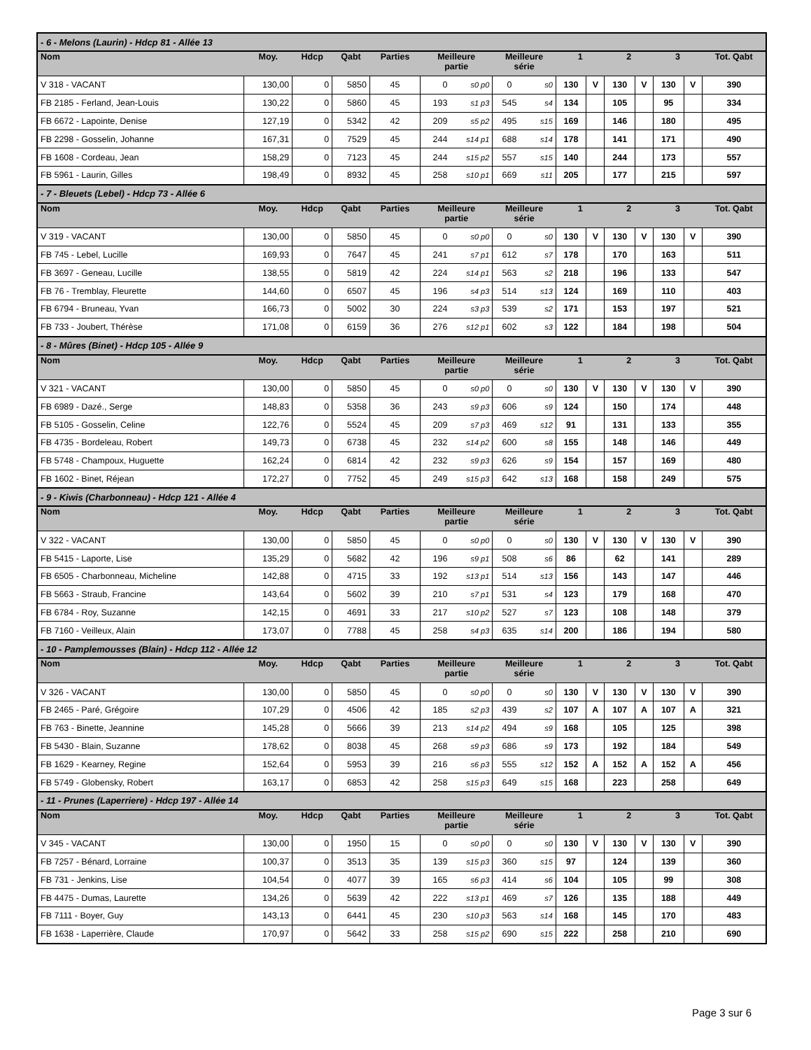| - 6 - Melons (Laurin) - Hdcp 81 - Allée 13 | | | | | | | | | | | | | | | |
| Nom | Moy. | Hdcp | Qabt | Parties | Meilleure partie | | Meilleure série | | 1 | | 2 | | 3 | | Tot. Qabt |
| V 318 - VACANT | 130,00 | 0 | 5850 | 45 | 0 | s0 p0 | 0 | s0 | 130 | V | 130 | V | 130 | V | 390 |
| FB 2185 - Ferland, Jean-Louis | 130,22 | 0 | 5860 | 45 | 193 | s1 p3 | 545 | s4 | 134 | | 105 | | 95 | | 334 |
| FB 6672 - Lapointe, Denise | 127,19 | 0 | 5342 | 42 | 209 | s5 p2 | 495 | s15 | 169 | | 146 | | 180 | | 495 |
| FB 2298 - Gosselin, Johanne | 167,31 | 0 | 7529 | 45 | 244 | s14 p1 | 688 | s14 | 178 | | 141 | | 171 | | 490 |
| FB 1608 - Cordeau, Jean | 158,29 | 0 | 7123 | 45 | 244 | s15 p2 | 557 | s15 | 140 | | 244 | | 173 | | 557 |
| FB 5961 - Laurin, Gilles | 198,49 | 0 | 8932 | 45 | 258 | s10 p1 | 669 | s11 | 205 | | 177 | | 215 | | 597 |
| - 7 - Bleuets (Lebel) - Hdcp 73 - Allée 6 | | | | | | | | | | | | | | | |
| Nom | Moy. | Hdcp | Qabt | Parties | Meilleure partie | | Meilleure série | | 1 | | 2 | | 3 | | Tot. Qabt |
| V 319 - VACANT | 130,00 | 0 | 5850 | 45 | 0 | s0 p0 | 0 | s0 | 130 | V | 130 | V | 130 | V | 390 |
| FB 745 - Lebel, Lucille | 169,93 | 0 | 7647 | 45 | 241 | s7 p1 | 612 | s7 | 178 | | 170 | | 163 | | 511 |
| FB 3697 - Geneau, Lucille | 138,55 | 0 | 5819 | 42 | 224 | s14 p1 | 563 | s2 | 218 | | 196 | | 133 | | 547 |
| FB 76 - Tremblay, Fleurette | 144,60 | 0 | 6507 | 45 | 196 | s4 p3 | 514 | s13 | 124 | | 169 | | 110 | | 403 |
| FB 6794 - Bruneau, Yvan | 166,73 | 0 | 5002 | 30 | 224 | s3 p3 | 539 | s2 | 171 | | 153 | | 197 | | 521 |
| FB 733 - Joubert, Thérèse | 171,08 | 0 | 6159 | 36 | 276 | s12 p1 | 602 | s3 | 122 | | 184 | | 198 | | 504 |
| - 8 - Mûres (Binet) - Hdcp 105 - Allée 9 | | | | | | | | | | | | | | | |
| Nom | Moy. | Hdcp | Qabt | Parties | Meilleure partie | | Meilleure série | | 1 | | 2 | | 3 | | Tot. Qabt |
| V 321 - VACANT | 130,00 | 0 | 5850 | 45 | 0 | s0 p0 | 0 | s0 | 130 | V | 130 | V | 130 | V | 390 |
| FB 6989 - Dazé., Serge | 148,83 | 0 | 5358 | 36 | 243 | s9 p3 | 606 | s9 | 124 | | 150 | | 174 | | 448 |
| FB 5105 - Gosselin, Celine | 122,76 | 0 | 5524 | 45 | 209 | s7 p3 | 469 | s12 | 91 | | 131 | | 133 | | 355 |
| FB 4735 - Bordeleau, Robert | 149,73 | 0 | 6738 | 45 | 232 | s14 p2 | 600 | s8 | 155 | | 148 | | 146 | | 449 |
| FB 5748 - Champoux, Huguette | 162,24 | 0 | 6814 | 42 | 232 | s9 p3 | 626 | s9 | 154 | | 157 | | 169 | | 480 |
| FB 1602 - Binet, Réjean | 172,27 | 0 | 7752 | 45 | 249 | s15 p3 | 642 | s13 | 168 | | 158 | | 249 | | 575 |
| - 9 - Kiwis (Charbonneau) - Hdcp 121 - Allée 4 | | | | | | | | | | | | | | | |
| Nom | Moy. | Hdcp | Qabt | Parties | Meilleure partie | | Meilleure série | | 1 | | 2 | | 3 | | Tot. Qabt |
| V 322 - VACANT | 130,00 | 0 | 5850 | 45 | 0 | s0 p0 | 0 | s0 | 130 | V | 130 | V | 130 | V | 390 |
| FB 5415 - Laporte, Lise | 135,29 | 0 | 5682 | 42 | 196 | s9 p1 | 508 | s6 | 86 | | 62 | | 141 | | 289 |
| FB 6505 - Charbonneau, Micheline | 142,88 | 0 | 4715 | 33 | 192 | s13 p1 | 514 | s13 | 156 | | 143 | | 147 | | 446 |
| FB 5663 - Straub, Francine | 143,64 | 0 | 5602 | 39 | 210 | s7 p1 | 531 | s4 | 123 | | 179 | | 168 | | 470 |
| FB 6784 - Roy, Suzanne | 142,15 | 0 | 4691 | 33 | 217 | s10 p2 | 527 | s7 | 123 | | 108 | | 148 | | 379 |
| FB 7160 - Veilleux, Alain | 173,07 | 0 | 7788 | 45 | 258 | s4 p3 | 635 | s14 | 200 | | 186 | | 194 | | 580 |
| - 10 - Pamplemousses (Blain) - Hdcp 112 - Allée 12 | | | | | | | | | | | | | | | |
| Nom | Moy. | Hdcp | Qabt | Parties | Meilleure partie | | Meilleure série | | 1 | | 2 | | 3 | | Tot. Qabt |
| V 326 - VACANT | 130,00 | 0 | 5850 | 45 | 0 | s0 p0 | 0 | s0 | 130 | V | 130 | V | 130 | V | 390 |
| FB 2465 - Paré, Grégoire | 107,29 | 0 | 4506 | 42 | 185 | s2 p3 | 439 | s2 | 107 | A | 107 | A | 107 | A | 321 |
| FB 763 - Binette, Jeannine | 145,28 | 0 | 5666 | 39 | 213 | s14 p2 | 494 | s9 | 168 | | 105 | | 125 | | 398 |
| FB 5430 - Blain, Suzanne | 178,62 | 0 | 8038 | 45 | 268 | s9 p3 | 686 | s9 | 173 | | 192 | | 184 | | 549 |
| FB 1629 - Kearney, Regine | 152,64 | 0 | 5953 | 39 | 216 | s6 p3 | 555 | s12 | 152 | A | 152 | A | 152 | A | 456 |
| FB 5749 - Globensky, Robert | 163,17 | 0 | 6853 | 42 | 258 | s15 p3 | 649 | s15 | 168 | | 223 | | 258 | | 649 |
| - 11 - Prunes (Laperriere) - Hdcp 197 - Allée 14 | | | | | | | | | | | | | | | |
| Nom | Moy. | Hdcp | Qabt | Parties | Meilleure partie | | Meilleure série | | 1 | | 2 | | 3 | | Tot. Qabt |
| V 345 - VACANT | 130,00 | 0 | 1950 | 15 | 0 | s0 p0 | 0 | s0 | 130 | V | 130 | V | 130 | V | 390 |
| FB 7257 - Bénard, Lorraine | 100,37 | 0 | 3513 | 35 | 139 | s15 p3 | 360 | s15 | 97 | | 124 | | 139 | | 360 |
| FB 731 - Jenkins, Lise | 104,54 | 0 | 4077 | 39 | 165 | s6 p3 | 414 | s6 | 104 | | 105 | | 99 | | 308 |
| FB 4475 - Dumas, Laurette | 134,26 | 0 | 5639 | 42 | 222 | s13 p1 | 469 | s7 | 126 | | 135 | | 188 | | 449 |
| FB 7111 - Boyer, Guy | 143,13 | 0 | 6441 | 45 | 230 | s10 p3 | 563 | s14 | 168 | | 145 | | 170 | | 483 |
| FB 1638 - Laperrière, Claude | 170,97 | 0 | 5642 | 33 | 258 | s15 p2 | 690 | s15 | 222 | | 258 | | 210 | | 690 |
Page 3 sur 6